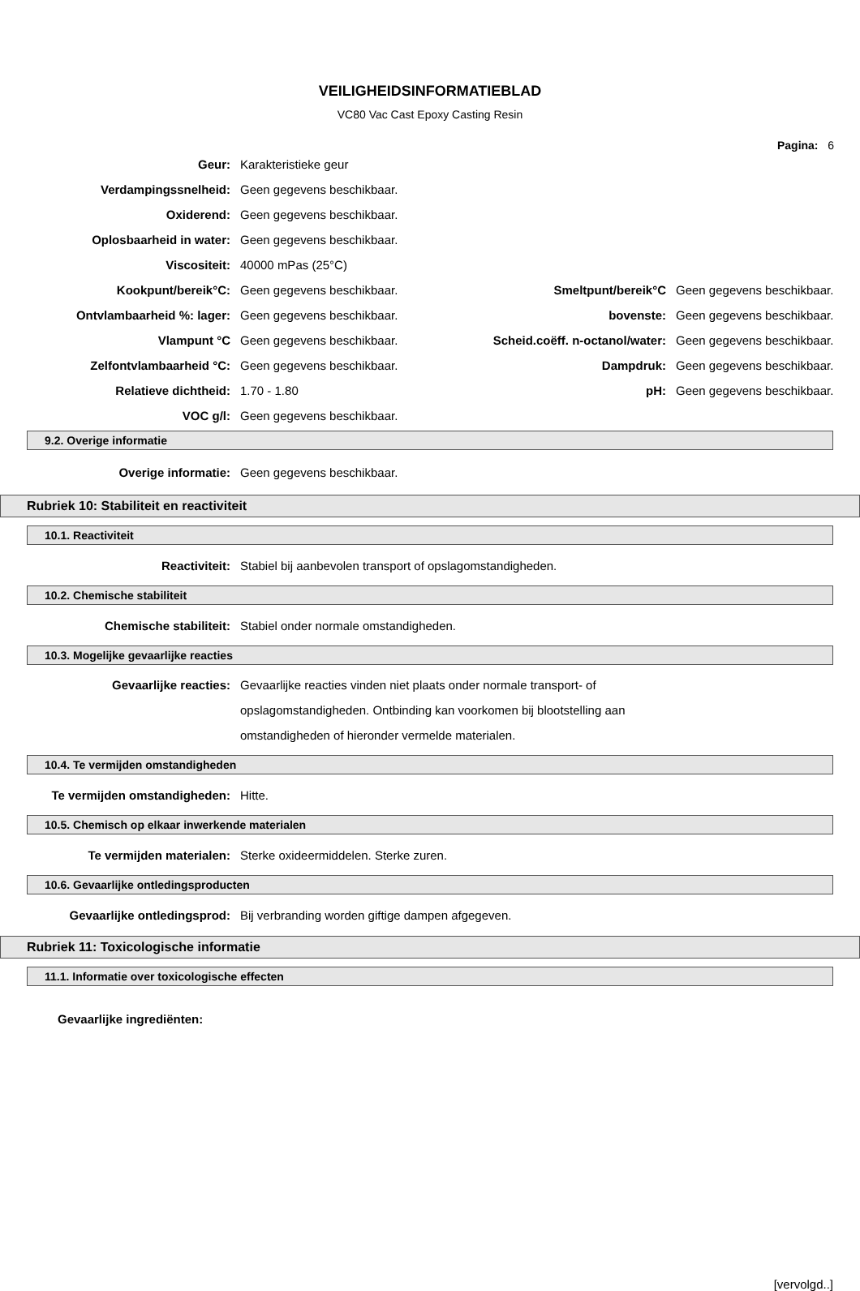VEILIGHEIDSINFORMATIEBLAD
VC80 Vac Cast Epoxy Casting Resin
Pagina: 6
Geur: Karakteristieke geur
Verdampingssnelheid: Geen gegevens beschikbaar.
Oxiderend: Geen gegevens beschikbaar.
Oplosbaarheid in water: Geen gegevens beschikbaar.
Viscositeit: 40000 mPas (25°C)
Kookpunt/bereik°C: Geen gegevens beschikbaar. Smeltpunt/bereik°C Geen gegevens beschikbaar.
Ontvlambaarheid %: lager: Geen gegevens beschikbaar. bovenste: Geen gegevens beschikbaar.
Vlampunt °C Geen gegevens beschikbaar.
Scheid.coëff. n-octanol/water:
Geen gegevens beschikbaar.
Zelfontvlambaarheid °C: Geen gegevens beschikbaar. Dampdruk: Geen gegevens beschikbaar.
Relatieve dichtheid: 1.70 - 1.80 pH: Geen gegevens beschikbaar.
VOC g/l: Geen gegevens beschikbaar.
9.2. Overige informatie
Overige informatie: Geen gegevens beschikbaar.
Rubriek 10: Stabiliteit en reactiviteit
10.1. Reactiviteit
Reactiviteit:
Stabiel bij aanbevolen transport of opslagomstandigheden.
10.2. Chemische stabiliteit
Chemische stabiliteit:
Stabiel onder normale omstandigheden.
10.3. Mogelijke gevaarlijke reacties
Gevaarlijke reacties: Gevaarlijke reacties vinden niet plaats onder normale transport- of opslagomstandigheden. Ontbinding kan voorkomen bij blootstelling aan omstandigheden of hieronder vermelde materialen.
10.4. Te vermijden omstandigheden
Te vermijden omstandigheden: Hitte.
10.5. Chemisch op elkaar inwerkende materialen
Te vermijden materialen:
Sterke oxideermiddelen. Sterke zuren.
10.6. Gevaarlijke ontledingsproducten
Gevaarlijke ontledingsprod:
Bij verbranding worden giftige dampen afgegeven.
Rubriek 11: Toxicologische informatie
11.1. Informatie over toxicologische effecten
Gevaarlijke ingrediënten:
[vervolgd..]